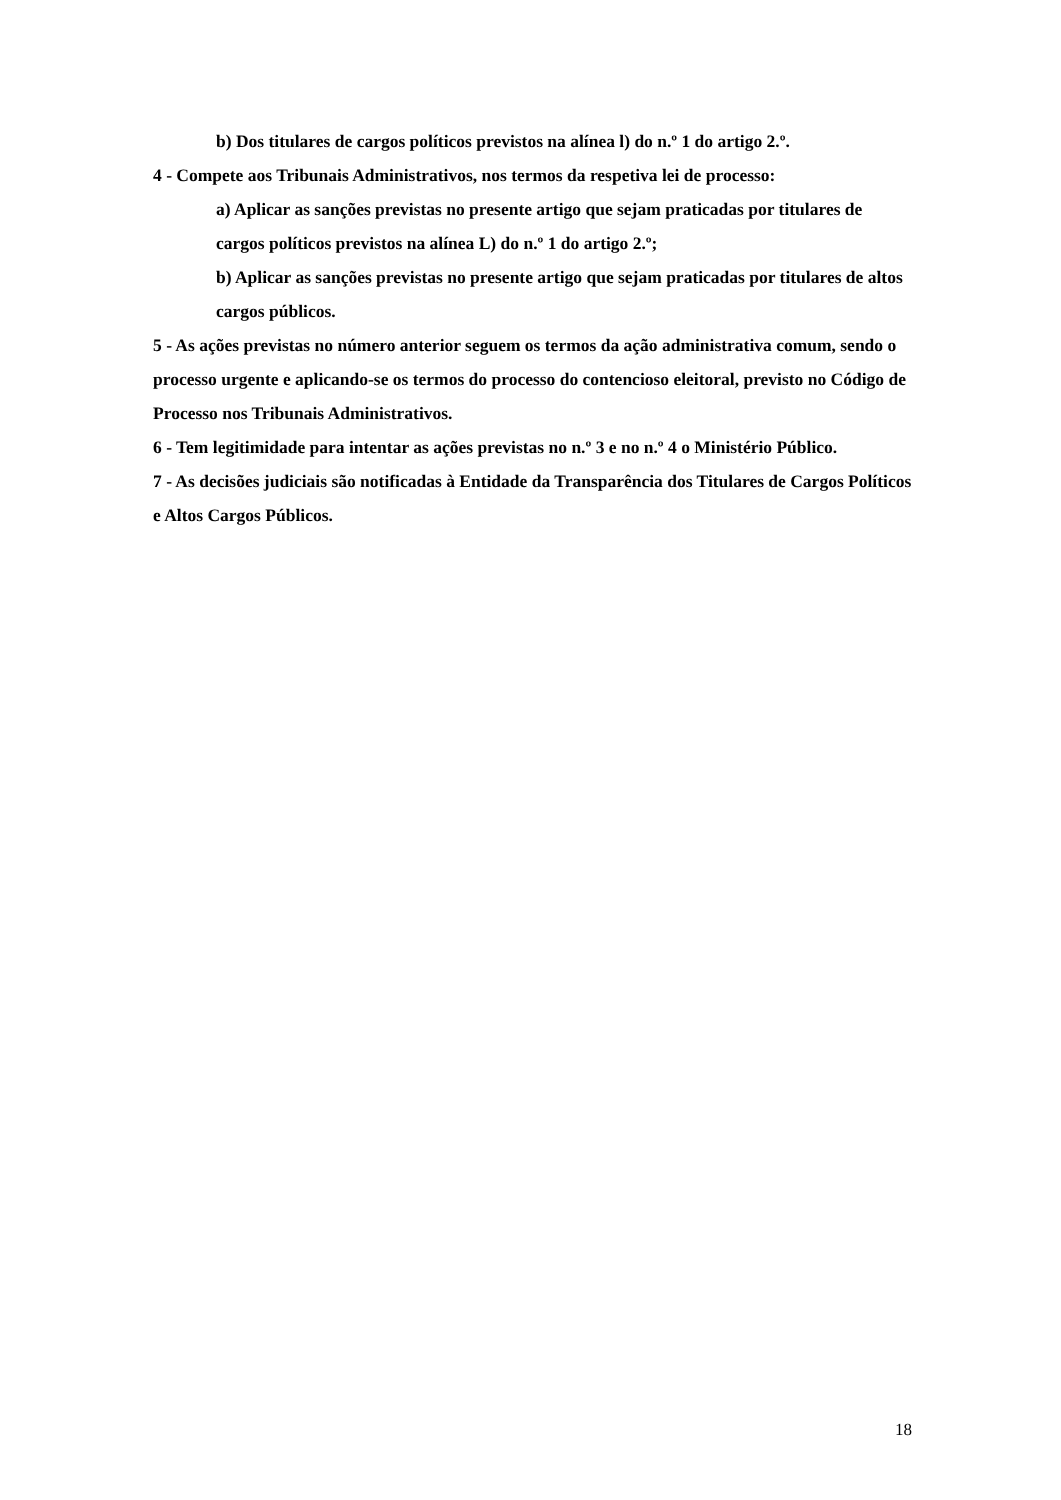b) Dos titulares de cargos políticos previstos na alínea l) do n.º 1 do artigo 2.º.
4 - Compete aos Tribunais Administrativos, nos termos da respetiva lei de processo:
a) Aplicar as sanções previstas no presente artigo que sejam praticadas por titulares de cargos políticos previstos na alínea L) do n.º 1 do artigo 2.º;
b) Aplicar as sanções previstas no presente artigo que sejam praticadas por titulares de altos cargos públicos.
5 - As ações previstas no número anterior seguem os termos da ação administrativa comum, sendo o processo urgente e aplicando-se os termos do processo do contencioso eleitoral, previsto no Código de Processo nos Tribunais Administrativos.
6 - Tem legitimidade para intentar as ações previstas no n.º 3 e no n.º 4 o Ministério Público.
7 - As decisões judiciais são notificadas à Entidade da Transparência dos Titulares de Cargos Políticos e Altos Cargos Públicos.
18